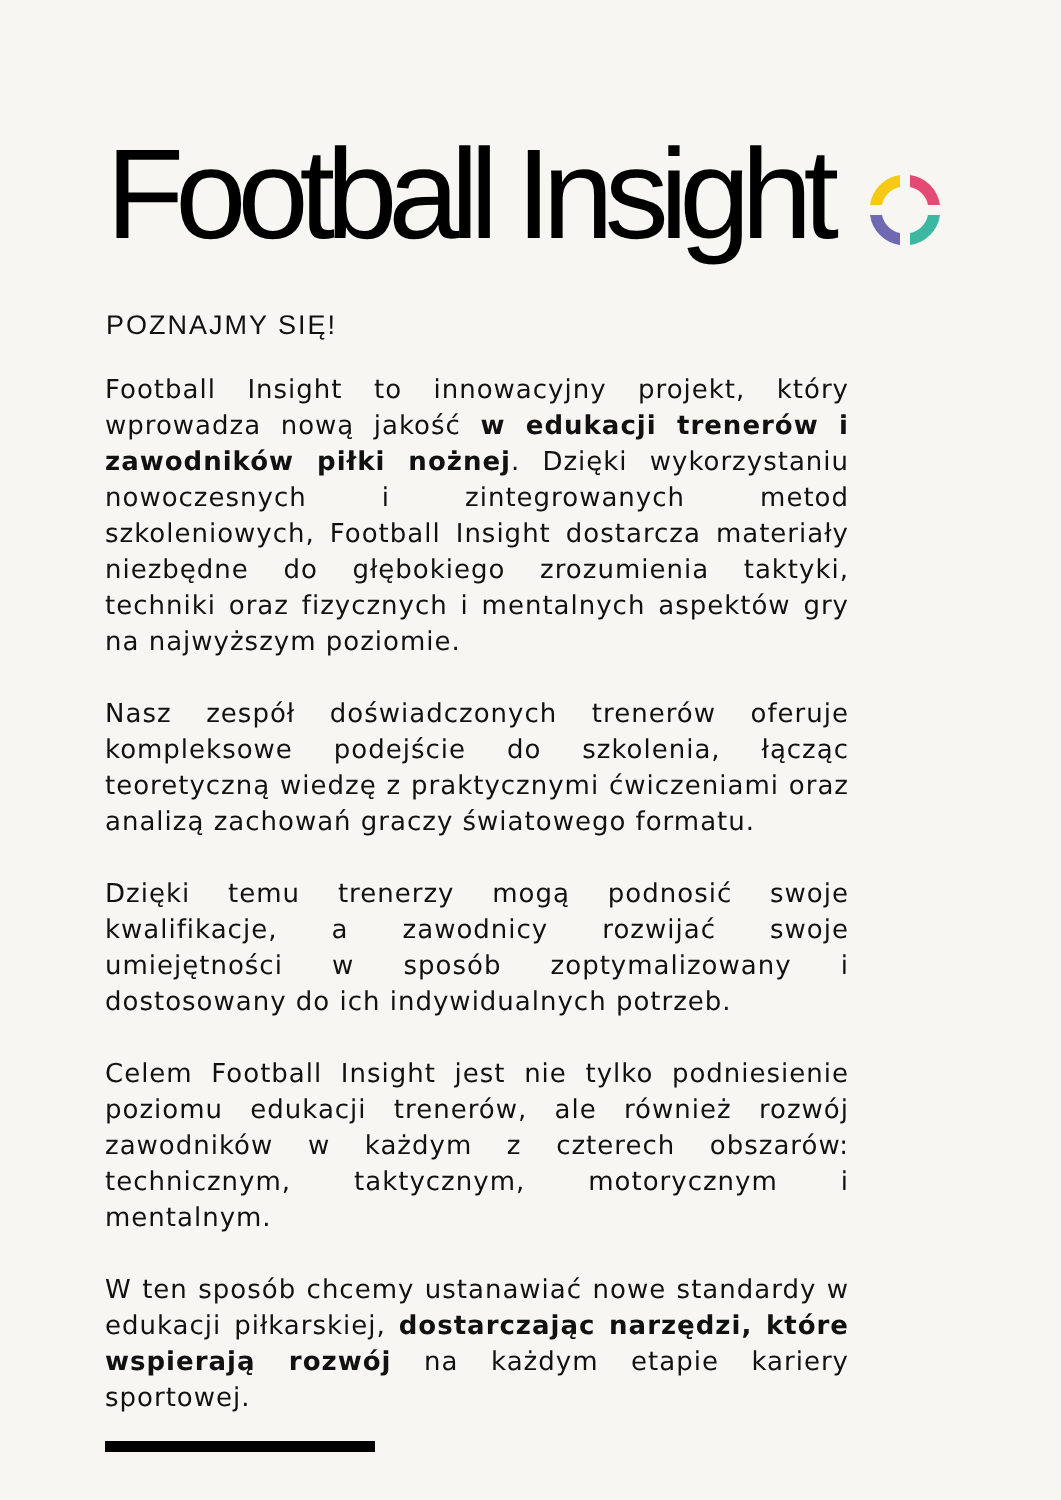Football Insight
POZNAJMY SIĘ!
Football Insight to innowacyjny projekt, który wprowadza nową jakość w edukacji trenerów i zawodników piłki nożnej. Dzięki wykorzystaniu nowoczesnych i zintegrowanych metod szkoleniowych, Football Insight dostarcza materiały niezbędne do głębokiego zrozumienia taktyki, techniki oraz fizycznych i mentalnych aspektów gry na najwyższym poziomie.
Nasz zespół doświadczonych trenerów oferuje kompleksowe podejście do szkolenia, łącząc teoretyczną wiedzę z praktycznymi ćwiczeniami oraz analizą zachowań graczy światowego formatu.
Dzięki temu trenerzy mogą podnosić swoje kwalifikacje, a zawodnicy rozwijać swoje umiejętności w sposób zoptymalizowany i dostosowany do ich indywidualnych potrzeb.
Celem Football Insight jest nie tylko podniesienie poziomu edukacji trenerów, ale również rozwój zawodników w każdym z czterech obszarów: technicznym, taktycznym, motorycznym i mentalnym.
W ten sposób chcemy ustanawiać nowe standardy w edukacji piłkarskiej, dostarczając narzędzi, które wspierają rozwój na każdym etapie kariery sportowej.